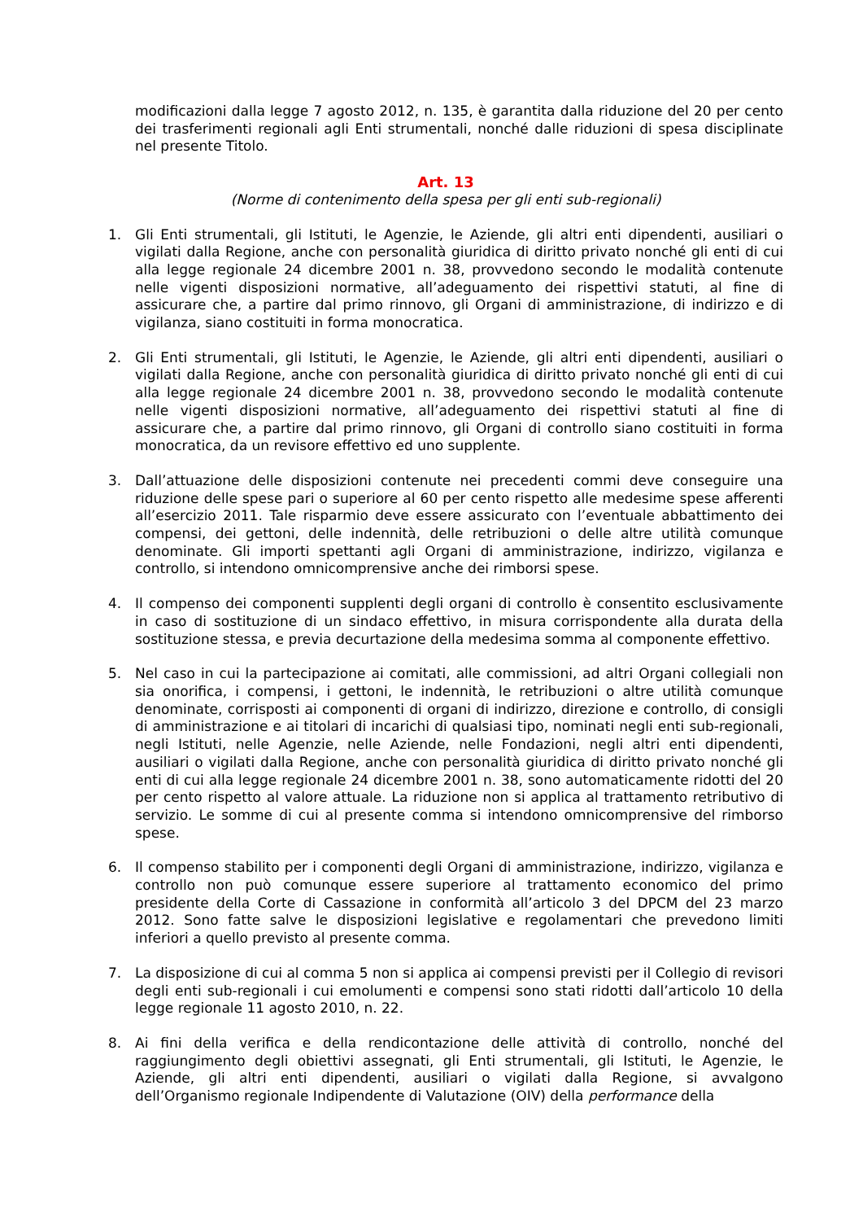modificazioni dalla legge 7 agosto 2012, n. 135, è garantita dalla riduzione del 20 per cento dei trasferimenti regionali agli Enti strumentali, nonché dalle riduzioni di spesa disciplinate nel presente Titolo.
Art. 13
(Norme di contenimento della spesa per gli enti sub-regionali)
1. Gli Enti strumentali, gli Istituti, le Agenzie, le Aziende, gli altri enti dipendenti, ausiliari o vigilati dalla Regione, anche con personalità giuridica di diritto privato nonché gli enti di cui alla legge regionale 24 dicembre 2001 n. 38, provvedono secondo le modalità contenute nelle vigenti disposizioni normative, all’adeguamento dei rispettivi statuti, al fine di assicurare che, a partire dal primo rinnovo, gli Organi di amministrazione, di indirizzo e di vigilanza, siano costituiti in forma monocratica.
2. Gli Enti strumentali, gli Istituti, le Agenzie, le Aziende, gli altri enti dipendenti, ausiliari o vigilati dalla Regione, anche con personalità giuridica di diritto privato nonché gli enti di cui alla legge regionale 24 dicembre 2001 n. 38, provvedono secondo le modalità contenute nelle vigenti disposizioni normative, all’adeguamento dei rispettivi statuti al fine di assicurare che, a partire dal primo rinnovo, gli Organi di controllo siano costituiti in forma monocratica, da un revisore effettivo ed uno supplente.
3. Dall’attuazione delle disposizioni contenute nei precedenti commi deve conseguire una riduzione delle spese pari o superiore al 60 per cento rispetto alle medesime spese afferenti all’esercizio 2011. Tale risparmio deve essere assicurato con l’eventuale abbattimento dei compensi, dei gettoni, delle indennità, delle retribuzioni o delle altre utilità comunque denominate. Gli importi spettanti agli Organi di amministrazione, indirizzo, vigilanza e controllo, si intendono omnicomprensive anche dei rimborsi spese.
4. Il compenso dei componenti supplenti degli organi di controllo è consentito esclusivamente in caso di sostituzione di un sindaco effettivo, in misura corrispondente alla durata della sostituzione stessa, e previa decurtazione della medesima somma al componente effettivo.
5. Nel caso in cui la partecipazione ai comitati, alle commissioni, ad altri Organi collegiali non sia onorifica, i compensi, i gettoni, le indennità, le retribuzioni o altre utilità comunque denominate, corrisposti ai componenti di organi di indirizzo, direzione e controllo, di consigli di amministrazione e ai titolari di incarichi di qualsiasi tipo, nominati negli enti sub-regionali, negli Istituti, nelle Agenzie, nelle Aziende, nelle Fondazioni, negli altri enti dipendenti, ausiliari o vigilati dalla Regione, anche con personalità giuridica di diritto privato nonché gli enti di cui alla legge regionale 24 dicembre 2001 n. 38, sono automaticamente ridotti del 20 per cento rispetto al valore attuale. La riduzione non si applica al trattamento retributivo di servizio. Le somme di cui al presente comma si intendono omnicomprensive del rimborso spese.
6. Il compenso stabilito per i componenti degli Organi di amministrazione, indirizzo, vigilanza e controllo non può comunque essere superiore al trattamento economico del primo presidente della Corte di Cassazione in conformità all’articolo 3 del DPCM del 23 marzo 2012. Sono fatte salve le disposizioni legislative e regolamentari che prevedono limiti inferiori a quello previsto al presente comma.
7. La disposizione di cui al comma 5 non si applica ai compensi previsti per il Collegio di revisori degli enti sub-regionali i cui emolumenti e compensi sono stati ridotti dall’articolo 10 della legge regionale 11 agosto 2010, n. 22.
8. Ai fini della verifica e della rendicontazione delle attività di controllo, nonché del raggiungimento degli obiettivi assegnati, gli Enti strumentali, gli Istituti, le Agenzie, le Aziende, gli altri enti dipendenti, ausiliari o vigilati dalla Regione, si avvalgono dell’Organismo regionale Indipendente di Valutazione (OIV) della performance della